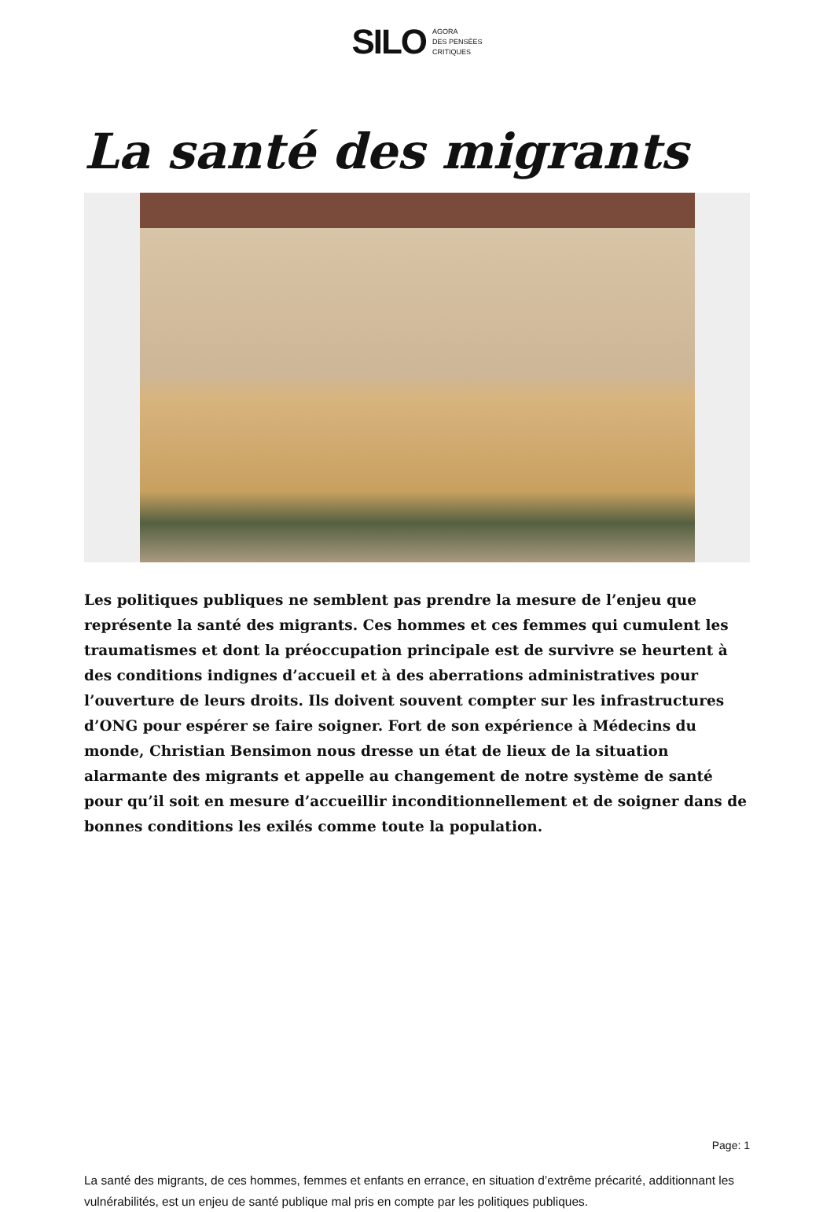SILO
AGORA
DES PENSÉES
CRITIQUES
La santé des migrants
Les politiques publiques ne semblent pas prendre la mesure de l’enjeu que représente la santé des migrants. Ces hommes et ces femmes qui cumulent les traumatismes et dont la préoccupation principale est de survivre se heurtent à des conditions indignes d’accueil et à des aberrations administratives pour l’ouverture de leurs droits. Ils doivent souvent compter sur les infrastructures d’ONG pour espérer se faire soigner. Fort de son expérience à Médecins du monde, Christian Bensimon nous dresse un état de lieux de la situation alarmante des migrants et appelle au changement de notre système de santé pour qu’il soit en mesure d’accueillir inconditionnellement et de soigner dans de bonnes conditions les exilés comme toute la population.
La santé des migrants, de ces hommes, femmes et enfants en errance, en situation d’extrême précarité, additionnant les vulnérabilités, est un enjeu de santé publique mal pris en compte par les politiques publiques.
Page: 1